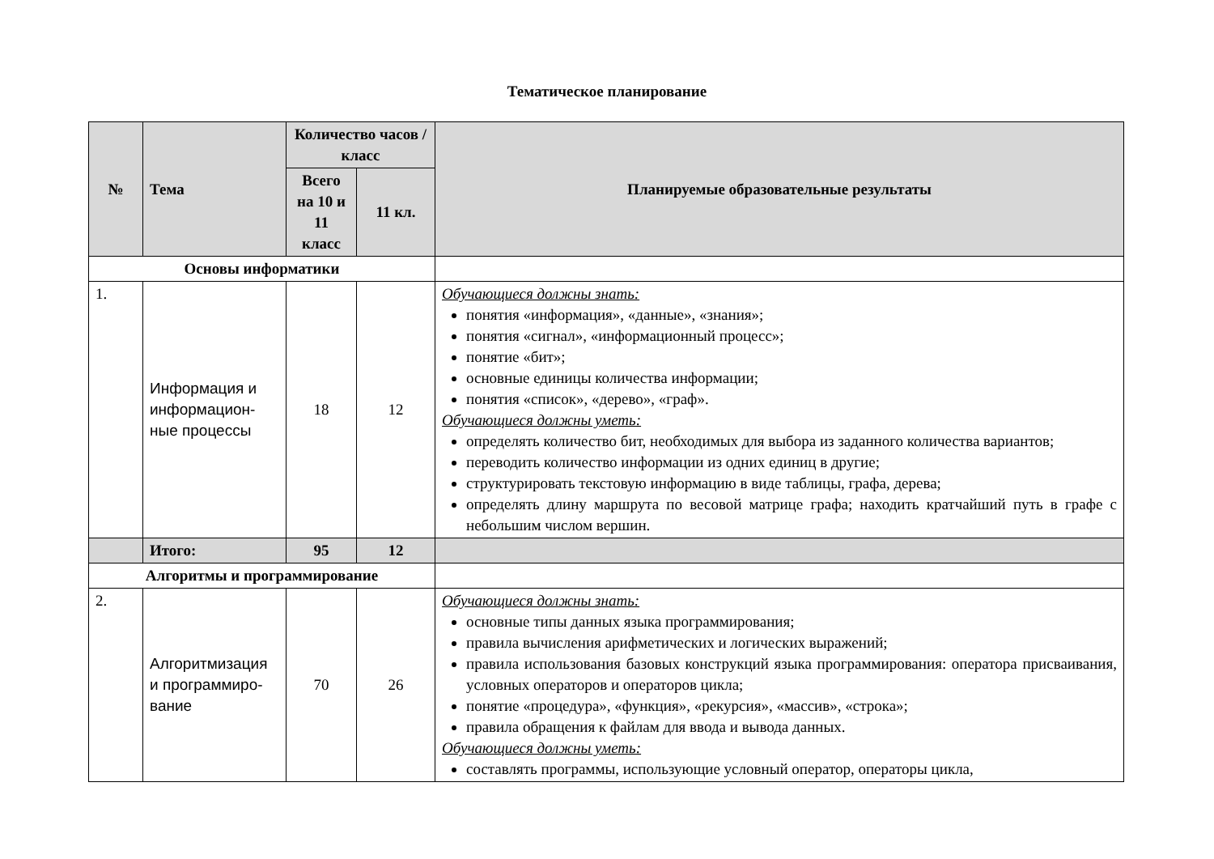Тематическое планирование
| № | Тема | Количество часов / класс | | Планируемые образовательные результаты |
| --- | --- | --- | --- | --- |
| | | Всего на 10 и 11 класс | 11 кл. | |
| Основы информатики | | | | |
| 1. | Информация и информацион-ные процессы | 18 | 12 | Обучающиеся должны знать: понятия «информация», «данные», «знания»; понятия «сигнал», «информационный процесс»; понятие «бит»; основные единицы количества информации; понятия «список», «дерево», «граф». Обучающиеся должны уметь: определять количество бит, необходимых для выбора из заданного количества вариантов; переводить количество информации из одних единиц в другие; структурировать текстовую информацию в виде таблицы, графа, дерева; определять длину маршрута по весовой матрице графа; находить кратчайший путь в графе с небольшим числом вершин. |
| | Итого: | 95 | 12 | |
| Алгоритмы и программирование | | | | |
| 2. | Алгоритмизация и программиро-вание | 70 | 26 | Обучающиеся должны знать: основные типы данных языка программирования; правила вычисления арифметических и логических выражений; правила использования базовых конструкций языка программирования: оператора присваивания, условных операторов и операторов цикла; понятие «процедура», «функция», «рекурсия», «массив», «строка»; правила обращения к файлам для ввода и вывода данных. Обучающиеся должны уметь: составлять программы, использующие условный оператор, операторы цикла, |